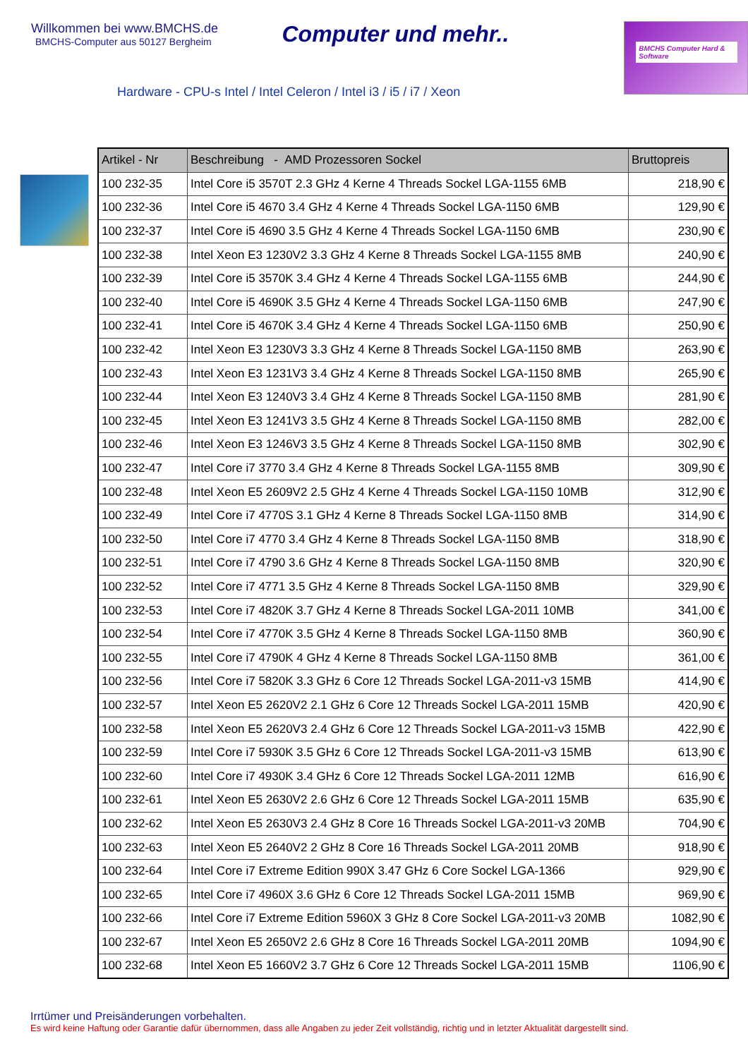Willkommen bei www.BMCHS.de
BMCHS-Computer aus 50127 Bergheim
Computer und mehr..
BMCHS Computer Hard & Software
Hardware - CPU-s Intel / Intel Celeron / Intel i3 / i5 / i7 / Xeon
| Artikel - Nr | Beschreibung - AMD Prozessoren Sockel | Bruttopreis |
| --- | --- | --- |
| 100 232-35 | Intel Core i5 3570T 2.3 GHz 4 Kerne 4 Threads Sockel LGA-1155 6MB | 218,90 € |
| 100 232-36 | Intel Core i5 4670 3.4 GHz 4 Kerne 4 Threads Sockel LGA-1150 6MB | 129,90 € |
| 100 232-37 | Intel Core i5 4690 3.5 GHz 4 Kerne 4 Threads Sockel LGA-1150 6MB | 230,90 € |
| 100 232-38 | Intel Xeon E3 1230V2 3.3 GHz 4 Kerne 8 Threads Sockel LGA-1155 8MB | 240,90 € |
| 100 232-39 | Intel Core i5 3570K 3.4 GHz 4 Kerne 4 Threads Sockel LGA-1155 6MB | 244,90 € |
| 100 232-40 | Intel Core i5 4690K 3.5 GHz 4 Kerne 4 Threads Sockel LGA-1150 6MB | 247,90 € |
| 100 232-41 | Intel Core i5 4670K 3.4 GHz 4 Kerne 4 Threads Sockel LGA-1150 6MB | 250,90 € |
| 100 232-42 | Intel Xeon E3 1230V3 3.3 GHz 4 Kerne 8 Threads Sockel LGA-1150 8MB | 263,90 € |
| 100 232-43 | Intel Xeon E3 1231V3 3.4 GHz 4 Kerne 8 Threads Sockel LGA-1150 8MB | 265,90 € |
| 100 232-44 | Intel Xeon E3 1240V3 3.4 GHz 4 Kerne 8 Threads Sockel LGA-1150 8MB | 281,90 € |
| 100 232-45 | Intel Xeon E3 1241V3 3.5 GHz 4 Kerne 8 Threads Sockel LGA-1150 8MB | 282,00 € |
| 100 232-46 | Intel Xeon E3 1246V3 3.5 GHz 4 Kerne 8 Threads Sockel LGA-1150 8MB | 302,90 € |
| 100 232-47 | Intel Core i7 3770 3.4 GHz 4 Kerne 8 Threads Sockel LGA-1155 8MB | 309,90 € |
| 100 232-48 | Intel Xeon E5 2609V2 2.5 GHz 4 Kerne 4 Threads Sockel LGA-1150 10MB | 312,90 € |
| 100 232-49 | Intel Core i7 4770S 3.1 GHz 4 Kerne 8 Threads Sockel LGA-1150 8MB | 314,90 € |
| 100 232-50 | Intel Core i7 4770 3.4 GHz 4 Kerne 8 Threads Sockel LGA-1150 8MB | 318,90 € |
| 100 232-51 | Intel Core i7 4790 3.6 GHz 4 Kerne 8 Threads Sockel LGA-1150 8MB | 320,90 € |
| 100 232-52 | Intel Core i7 4771 3.5 GHz 4 Kerne 8 Threads Sockel LGA-1150 8MB | 329,90 € |
| 100 232-53 | Intel Core i7 4820K 3.7 GHz 4 Kerne 8 Threads Sockel LGA-2011 10MB | 341,00 € |
| 100 232-54 | Intel Core i7 4770K 3.5 GHz 4 Kerne 8 Threads Sockel LGA-1150 8MB | 360,90 € |
| 100 232-55 | Intel Core i7 4790K 4 GHz 4 Kerne 8 Threads Sockel LGA-1150 8MB | 361,00 € |
| 100 232-56 | Intel Core i7 5820K 3.3 GHz 6 Core 12 Threads Sockel LGA-2011-v3 15MB | 414,90 € |
| 100 232-57 | Intel Xeon E5 2620V2 2.1 GHz 6 Core 12 Threads Sockel LGA-2011 15MB | 420,90 € |
| 100 232-58 | Intel Xeon E5 2620V3 2.4 GHz 6 Core 12 Threads Sockel LGA-2011-v3 15MB | 422,90 € |
| 100 232-59 | Intel Core i7 5930K 3.5 GHz 6 Core 12 Threads Sockel LGA-2011-v3 15MB | 613,90 € |
| 100 232-60 | Intel Core i7 4930K 3.4 GHz 6 Core 12 Threads Sockel LGA-2011 12MB | 616,90 € |
| 100 232-61 | Intel Xeon E5 2630V2 2.6 GHz 6 Core 12 Threads Sockel LGA-2011 15MB | 635,90 € |
| 100 232-62 | Intel Xeon E5 2630V3 2.4 GHz 8 Core 16 Threads Sockel LGA-2011-v3 20MB | 704,90 € |
| 100 232-63 | Intel Xeon E5 2640V2 2 GHz 8 Core 16 Threads Sockel LGA-2011 20MB | 918,90 € |
| 100 232-64 | Intel Core i7 Extreme Edition 990X 3.47 GHz 6 Core Sockel LGA-1366 | 929,90 € |
| 100 232-65 | Intel Core i7 4960X 3.6 GHz 6 Core 12 Threads Sockel LGA-2011 15MB | 969,90 € |
| 100 232-66 | Intel Core i7 Extreme Edition 5960X 3 GHz 8 Core Sockel LGA-2011-v3 20MB | 1082,90 € |
| 100 232-67 | Intel Xeon E5 2650V2 2.6 GHz 8 Core 16 Threads Sockel LGA-2011 20MB | 1094,90 € |
| 100 232-68 | Intel Xeon E5 1660V2 3.7 GHz 6 Core 12 Threads Sockel LGA-2011 15MB | 1106,90 € |
Irrtümer und Preisänderungen vorbehalten.
Es wird keine Haftung oder Garantie dafür übernommen, dass alle Angaben zu jeder Zeit vollständig, richtig und in letzter Aktualität dargestellt sind.